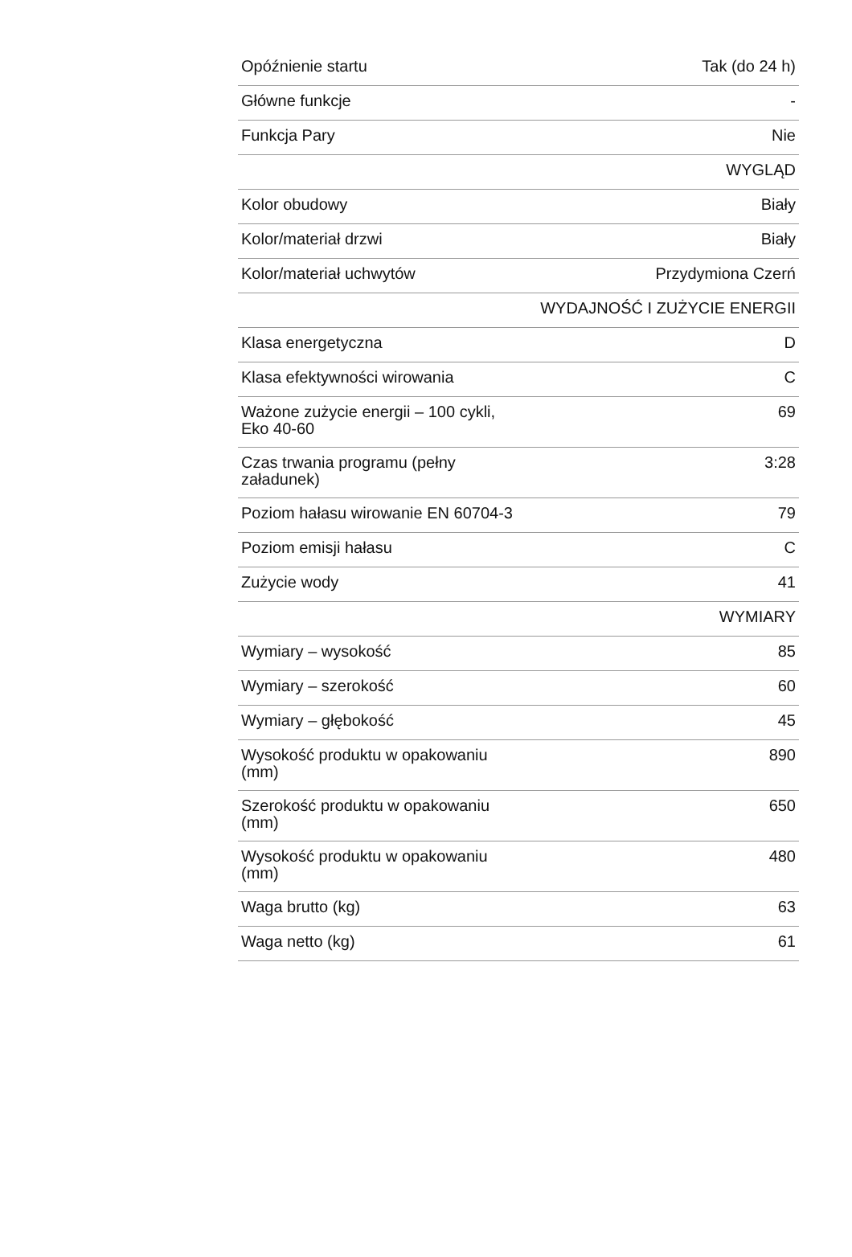| Opóźnienie startu | Tak (do 24 h) |
| Główne funkcje | - |
| Funkcja Pary | Nie |
| | WYGLĄD |
| Kolor obudowy | Biały |
| Kolor/materiał drzwi | Biały |
| Kolor/materiał uchwytów | Przydymiona Czerń |
| | WYDAJNOŚĆ I ZUŻYCIE ENERGII |
| Klasa energetyczna | D |
| Klasa efektywności wirowania | C |
| Ważone zużycie energii – 100 cykli, Eko 40-60 | 69 |
| Czas trwania programu (pełny załadunek) | 3:28 |
| Poziom hałasu wirowanie EN 60704-3 | 79 |
| Poziom emisji hałasu | C |
| Zużycie wody | 41 |
| | WYMIARY |
| Wymiary – wysokość | 85 |
| Wymiary – szerokość | 60 |
| Wymiary – głębokość | 45 |
| Wysokość produktu w opakowaniu (mm) | 890 |
| Szerokość produktu w opakowaniu (mm) | 650 |
| Wysokość produktu w opakowaniu (mm) | 480 |
| Waga brutto (kg) | 63 |
| Waga netto (kg) | 61 |